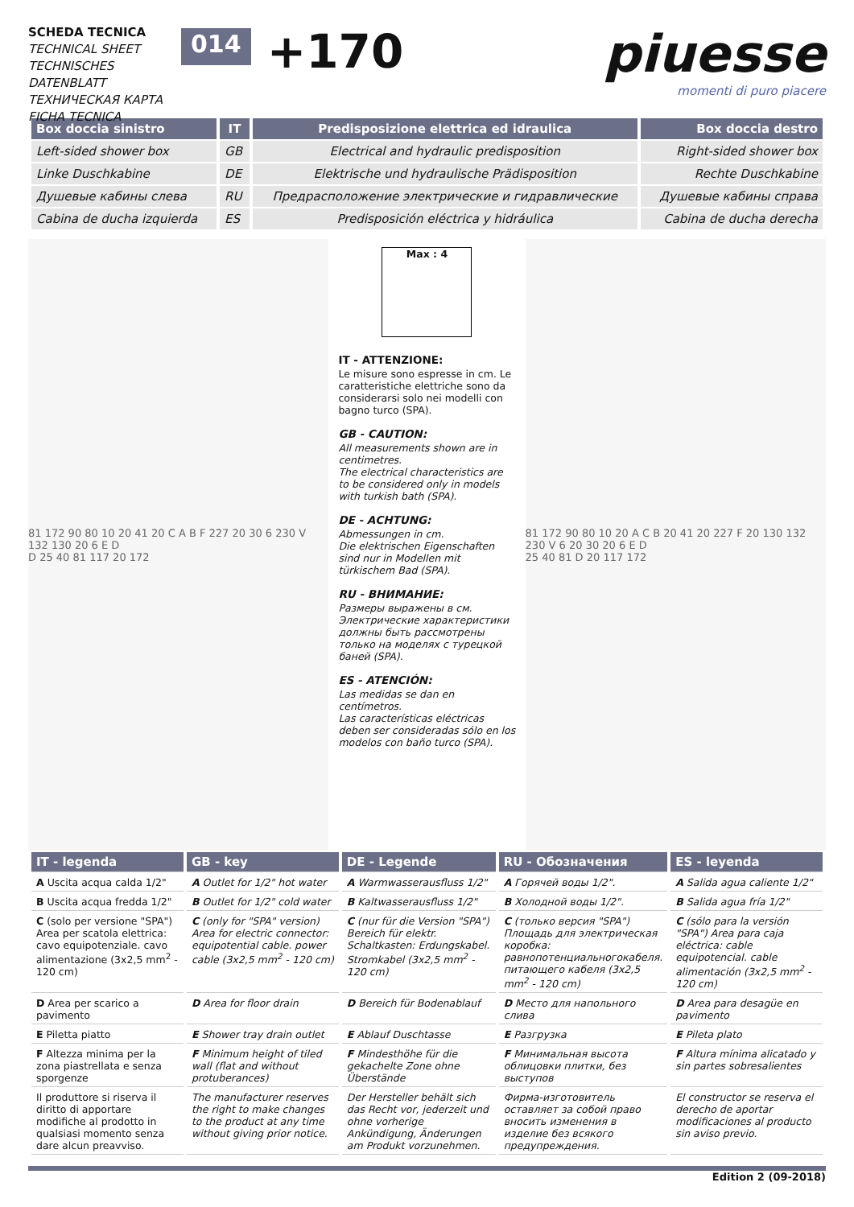SCHEDA TECNICA
TECHNICAL SHEET
TECHNISCHES DATENBLATT
ТЕХНИЧЕСКАЯ КАРТА
FICHA TECNICA
014
+170 piuesse
momenti di puro piacere
| Box doccia sinistro | IT | Predisposizione elettrica ed idraulica | Box doccia destro |
| --- | --- | --- | --- |
| Left-sided shower box | GB | Electrical and hydraulic predisposition | Right-sided shower box |
| Linke Duschkabine | DE | Elektrische und hydraulische Prädisposition | Rechte Duschkabine |
| Душевые кабины слева | RU | Предрасположение электрические и гидравлические | Душевые кабины справа |
| Cabina de ducha izquierda | ES | Predisposición eléctrica y hidráulica | Cabina de ducha derecha |
81 172 90 80 10 20 41 20 C A B F 227 20 30 6 230 V 132 130 20 6 E D
D 25 40 81 117 20 172
Max : 4
IT - ATTENZIONE:
Le misure sono espresse in cm. Le caratteristiche elettriche sono da considerarsi solo nei modelli con bagno turco (SPA).
GB - CAUTION:
All measurements shown are in centimetres.
The electrical characteristics are to be considered only in models with turkish bath (SPA).
DE - ACHTUNG:
Abmessungen in cm.
Die elektrischen Eigenschaften sind nur in Modellen mit türkischem Bad (SPA).
RU - ВНИМАНИЕ:
Размеры выражены в см.
Электричеcкие характеристики должны быть рассмотрены только на моделях с турецкой баней (SPA).
ES - ATENCIÓN:
Las medidas se dan en centímetros.
Las características eléctricas deben ser consideradas sólo en los modelos con baño turco (SPA).
81 172 90 80 10 20 A C B 20 41 20 227 F 20 130 132 230 V 6 20 30 20 6 E D
25 40 81 D 20 117 172
| IT - legenda | GB - key | DE - Legende | RU - Обозначения | ES - leyenda |
| --- | --- | --- | --- | --- |
| A Uscita acqua calda 1/2" | A Outlet for 1/2" hot water | A Warmwasserausfluss 1/2" | A Горячей воды 1/2". | A Salida agua caliente 1/2" |
| B Uscita acqua fredda 1/2" | B Outlet for 1/2" cold water | B Kaltwasserausfluss 1/2" | B Холодной воды 1/2". | B Salida agua fría 1/2" |
| C (solo per versione "SPA") Area per scatola elettrica: cavo equipotenziale. cavo alimentazione (3x2,5 mm<sup>2</sup> - 120 cm) | C (only for "SPA" version) Area for electric connector: equipotential cable. power cable (3x2,5 mm<sup>2</sup> - 120 cm) | C (nur für die Version "SPA") Bereich für elektr. Schaltkasten: Erdungskabel. Stromkabel (3x2,5 mm<sup>2</sup> - 120 cm) | C (только версия "SPA") Площадь для электрическая коробка: равнопотенциальногокабеля. питающего кабеля (3x2,5 mm<sup>2</sup> - 120 cm) | C (sólo para la versión "SPA") Area para caja eléctrica: cable equipotencial. cable alimentación (3x2,5 mm<sup>2</sup> - 120 cm) |
| D Area per scarico a pavimento | D Area for floor drain | D Bereich für Bodenablauf | D Место для напольного слива | D Area para desagüe en pavimento |
| E Piletta piatto | E Shower tray drain outlet | E Ablauf Duschtasse | E Разгрузка | E Pileta plato |
| F Altezza minima per la zona piastrellata e senza sporgenze | F Minimum height of tiled wall (flat and without protuberances) | F Mindesthöhe für die gekachelte Zone ohne Überstände | F Минимальная высота облицовки плитки, без выступов | F Altura mínima alicatado y sin partes sobresalientes |
| Il produttore si riserva il diritto di apportare modifiche al prodotto in qualsiasi momento senza dare alcun preavviso. | The manufacturer reserves the right to make changes to the product at any time without giving prior notice. | Der Hersteller behält sich das Recht vor, jederzeit und ohne vorherige Ankündigung, Änderungen am Produkt vorzunehmen. | Фирма-изготовитель оставляет за собой право вносить изменения в изделие без всякого предупреждения. | El constructor se reserva el derecho de aportar modificaciones al producto sin aviso previo. |
Edition 2 (09-2018)